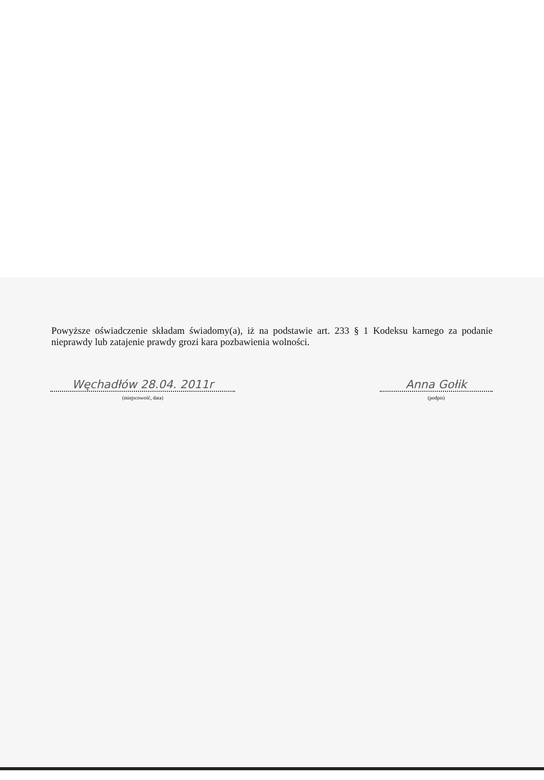Powyższe oświadczenie składam świadomy(a), iż na podstawie art. 233 § 1 Kodeksu karnego za podanie nieprawdy lub zatajenie prawdy grozi kara pozbawienia wolności.
Węchadłów 28.04. 2011r
(miejscowość, data)
Anna Gołik
(podpis)